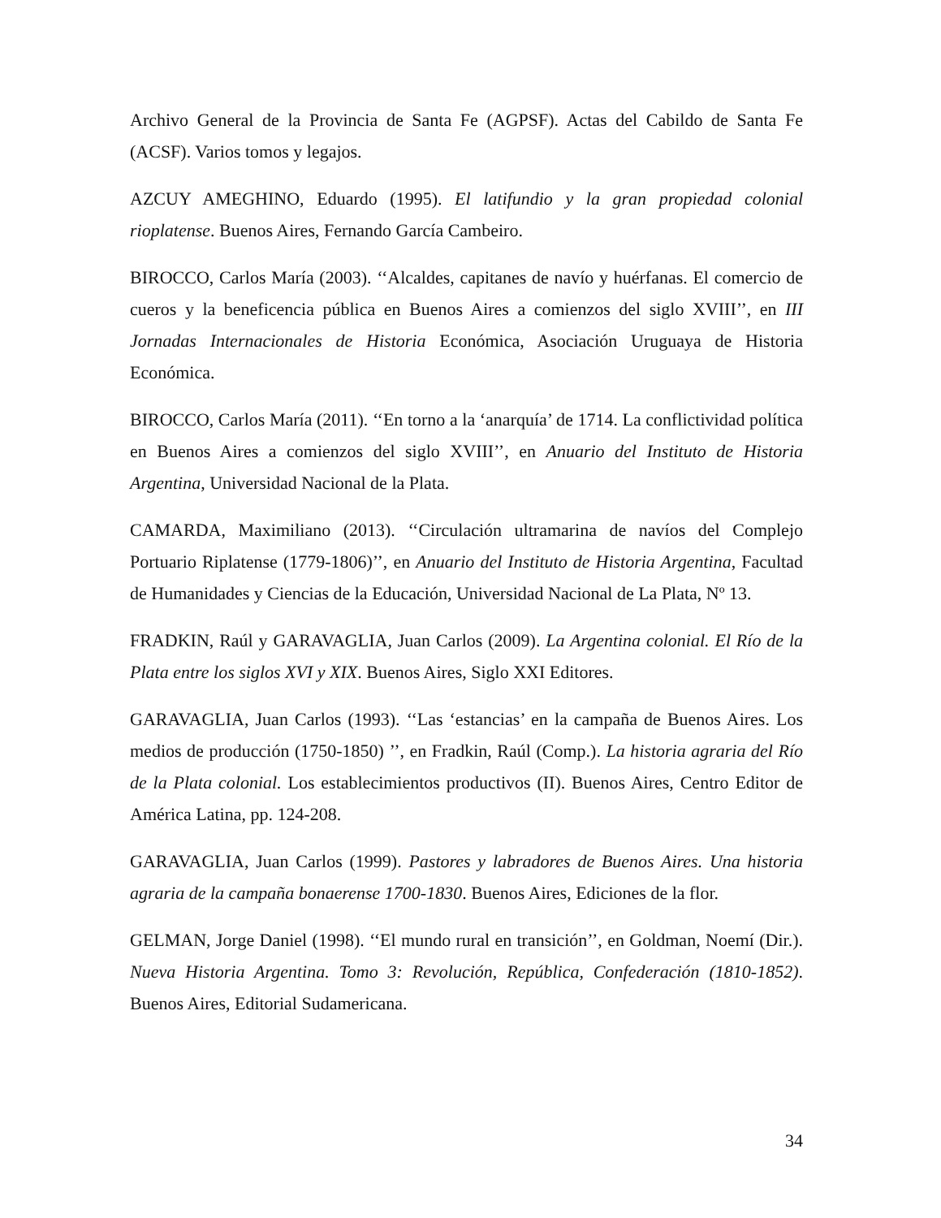Archivo General de la Provincia de Santa Fe (AGPSF). Actas del Cabildo de Santa Fe (ACSF). Varios tomos y legajos.
AZCUY AMEGHINO, Eduardo (1995). El latifundio y la gran propiedad colonial rioplatense. Buenos Aires, Fernando García Cambeiro.
BIROCCO, Carlos María (2003). ‘‘Alcaldes, capitanes de navío y huérfanas. El comercio de cueros y la beneficencia pública en Buenos Aires a comienzos del siglo XVIII’’, en III Jornadas Internacionales de Historia Económica, Asociación Uruguaya de Historia Económica.
BIROCCO, Carlos María (2011). ‘‘En torno a la ‘anarquía’ de 1714. La conflictividad política en Buenos Aires a comienzos del siglo XVIII’’, en Anuario del Instituto de Historia Argentina, Universidad Nacional de la Plata.
CAMARDA, Maximiliano (2013). ‘‘Circulación ultramarina de navíos del Complejo Portuario Riplatense (1779-1806)’’, en Anuario del Instituto de Historia Argentina, Facultad de Humanidades y Ciencias de la Educación, Universidad Nacional de La Plata, Nº 13.
FRADKIN, Raúl y GARAVAGLIA, Juan Carlos (2009). La Argentina colonial. El Río de la Plata entre los siglos XVI y XIX. Buenos Aires, Siglo XXI Editores.
GARAVAGLIA, Juan Carlos (1993). ‘‘Las ‘estancias’ en la campaña de Buenos Aires. Los medios de producción (1750-1850) ’’, en Fradkin, Raúl (Comp.). La historia agraria del Río de la Plata colonial. Los establecimientos productivos (II). Buenos Aires, Centro Editor de América Latina, pp. 124-208.
GARAVAGLIA, Juan Carlos (1999). Pastores y labradores de Buenos Aires. Una historia agraria de la campaña bonaerense 1700-1830. Buenos Aires, Ediciones de la flor.
GELMAN, Jorge Daniel (1998). ‘‘El mundo rural en transición’’, en Goldman, Noemí (Dir.). Nueva Historia Argentina. Tomo 3: Revolución, República, Confederación (1810-1852). Buenos Aires, Editorial Sudamericana.
34